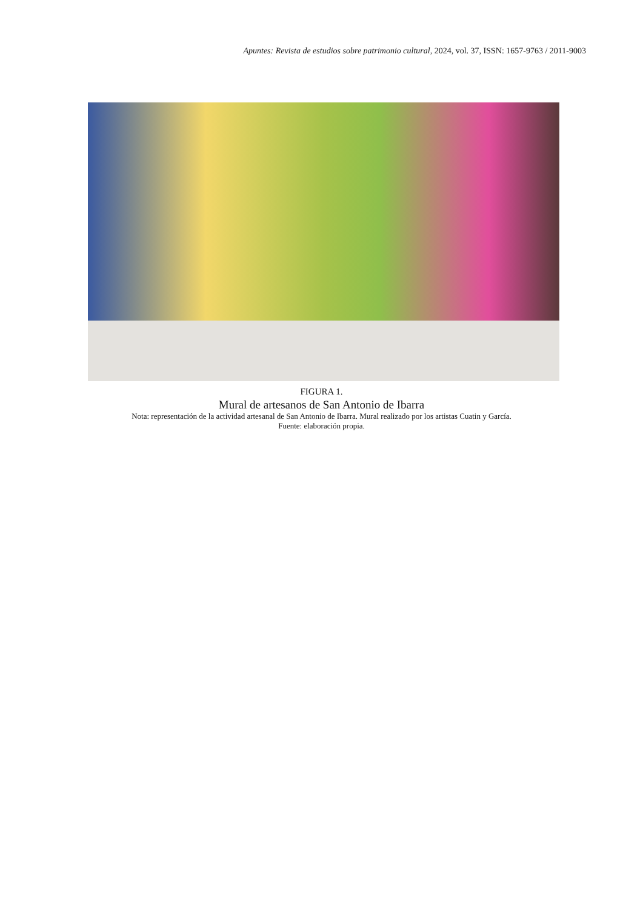Apuntes: Revista de estudios sobre patrimonio cultural, 2024, vol. 37, ISSN: 1657-9763 / 2011-9003
FIGURA 1.
Mural de artesanos de San Antonio de Ibarra
Nota: representación de la actividad artesanal de San Antonio de Ibarra. Mural realizado por los artistas Cuatin y García.
Fuente: elaboración propia.